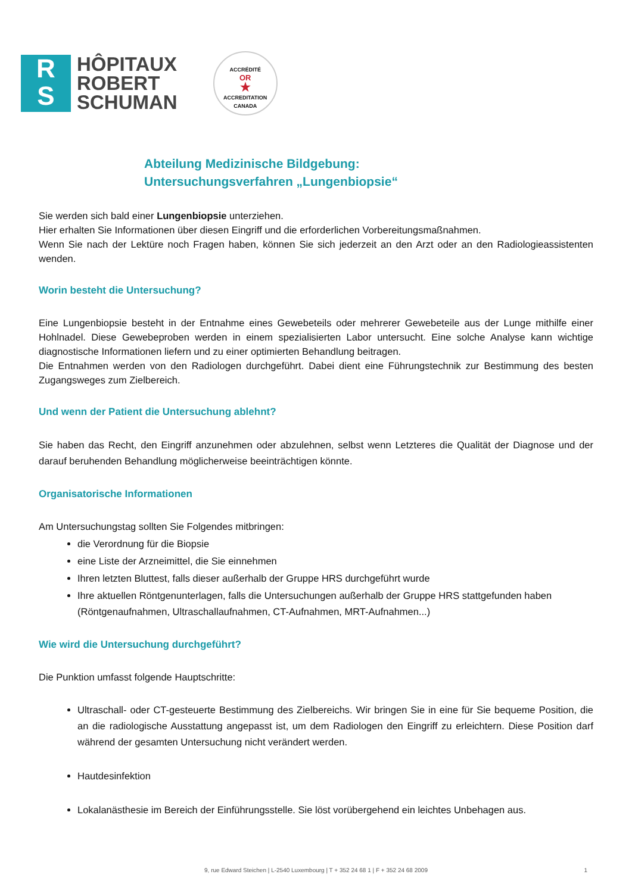R
S
HÔPITAUX
ROBERT
SCHUMAN
ACCRÉDITÉ
OR
★
ACCREDITATION
CANADA
Abteilung Medizinische Bildgebung:
Untersuchungsverfahren „Lungenbiopsie“
Sie werden sich bald einer Lungenbiopsie unterziehen.
Hier erhalten Sie Informationen über diesen Eingriff und die erforderlichen Vorbereitungsmaßnahmen.
Wenn Sie nach der Lektüre noch Fragen haben, können Sie sich jederzeit an den Arzt oder an den Radiologieassistenten wenden.
Worin besteht die Untersuchung?
Eine Lungenbiopsie besteht in der Entnahme eines Gewebeteils oder mehrerer Gewebeteile aus der Lunge mithilfe einer Hohlnadel. Diese Gewebeproben werden in einem spezialisierten Labor untersucht. Eine solche Analyse kann wichtige diagnostische Informationen liefern und zu einer optimierten Behandlung beitragen.
Die Entnahmen werden von den Radiologen durchgeführt. Dabei dient eine Führungstechnik zur Bestimmung des besten Zugangsweges zum Zielbereich.
Und wenn der Patient die Untersuchung ablehnt?
Sie haben das Recht, den Eingriff anzunehmen oder abzulehnen, selbst wenn Letzteres die Qualität der Diagnose und der darauf beruhenden Behandlung möglicherweise beeinträchtigen könnte.
Organisatorische Informationen
Am Untersuchungstag sollten Sie Folgendes mitbringen:
die Verordnung für die Biopsie
eine Liste der Arzneimittel, die Sie einnehmen
Ihren letzten Bluttest, falls dieser außerhalb der Gruppe HRS durchgeführt wurde
Ihre aktuellen Röntgenunterlagen, falls die Untersuchungen außerhalb der Gruppe HRS stattgefunden haben (Röntgenaufnahmen, Ultraschallaufnahmen, CT-Aufnahmen, MRT-Aufnahmen...)
Wie wird die Untersuchung durchgeführt?
Die Punktion umfasst folgende Hauptschritte:
Ultraschall- oder CT-gesteuerte Bestimmung des Zielbereichs. Wir bringen Sie in eine für Sie bequeme Position, die an die radiologische Ausstattung angepasst ist, um dem Radiologen den Eingriff zu erleichtern. Diese Position darf während der gesamten Untersuchung nicht verändert werden.
Hautdesinfektion
Lokalanästhesie im Bereich der Einführungsstelle. Sie löst vorübergehend ein leichtes Unbehagen aus.
9, rue Edward Steichen | L-2540 Luxembourg | T + 352 24 68 1 | F + 352 24 68 2009 1